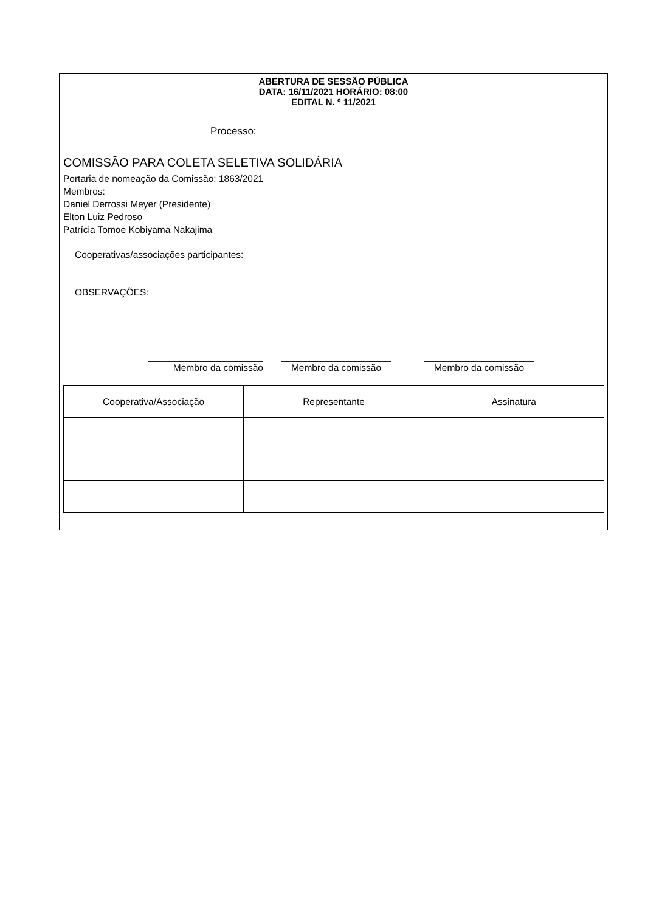ABERTURA DE SESSÃO PÚBLICA
DATA: 16/11/2021 HORÁRIO: 08:00
EDITAL N. º 11/2021
Processo:
COMISSÃO PARA COLETA SELETIVA SOLIDÁRIA
Portaria de nomeação da Comissão: 1863/2021
Membros:
Daniel Derrossi Meyer (Presidente)
Elton Luiz Pedroso
Patrícia Tomoe Kobiyama Nakajima
Cooperativas/associações participantes:
OBSERVAÇÕES:
______________________
Membro da comissão
_____________________
Membro da comissão
_____________________
Membro da comissão
| Cooperativa/Associação | Representante | Assinatura |
| --- | --- | --- |